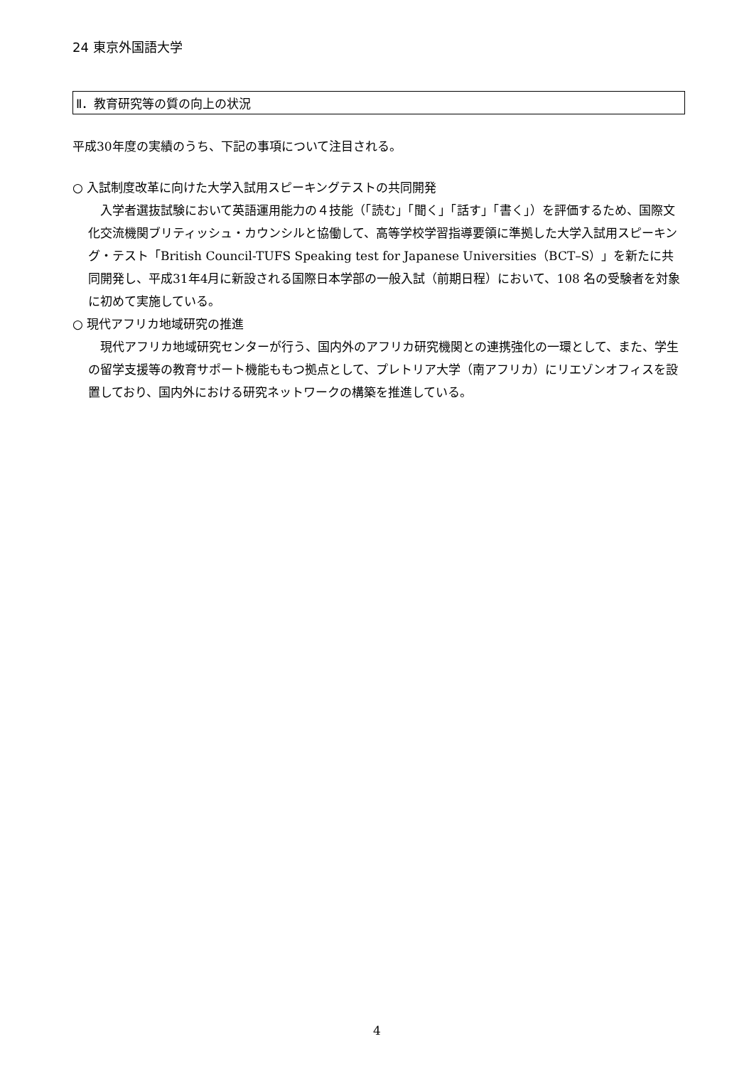24 東京外国語大学
Ⅱ．教育研究等の質の向上の状況
平成30年度の実績のうち、下記の事項について注目される。
○ 入試制度改革に向けた大学入試用スピーキングテストの共同開発
入学者選抜試験において英語運用能力の４技能（「読む」「聞く」「話す」「書く」）を評価するため、国際文化交流機関ブリティッシュ・カウンシルと協働して、高等学校学習指導要領に準拠した大学入試用スピーキング・テスト「British Council-TUFS Speaking test for Japanese Universities（BCT–S）」を新たに共同開発し、平成31年4月に新設される国際日本学部の一般入試（前期日程）において、108 名の受験者を対象に初めて実施している。
○ 現代アフリカ地域研究の推進
現代アフリカ地域研究センターが行う、国内外のアフリカ研究機関との連携強化の一環として、また、学生の留学支援等の教育サポート機能ももつ拠点として、プレトリア大学（南アフリカ）にリエゾンオフィスを設置しており、国内外における研究ネットワークの構築を推進している。
4